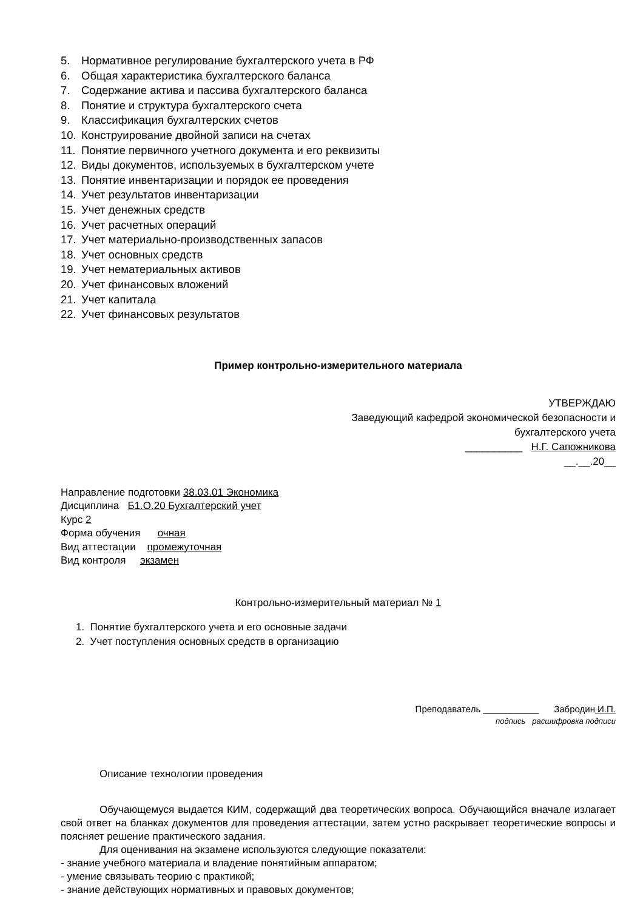5. Нормативное регулирование бухгалтерского учета в РФ
6. Общая характеристика бухгалтерского баланса
7. Содержание актива и пассива бухгалтерского баланса
8. Понятие и структура бухгалтерского счета
9. Классификация бухгалтерских счетов
10. Конструирование двойной записи на счетах
11. Понятие первичного учетного документа и его реквизиты
12. Виды документов, используемых в бухгалтерском учете
13. Понятие инвентаризации и порядок ее проведения
14. Учет результатов инвентаризации
15. Учет денежных средств
16. Учет расчетных операций
17. Учет материально-производственных запасов
18. Учет основных средств
19. Учет нематериальных активов
20. Учет финансовых вложений
21. Учет капитала
22. Учет финансовых результатов
Пример контрольно-измерительного материала
УТВЕРЖДАЮ
Заведующий кафедрой экономической безопасности и
бухгалтерского учета
__________ Н.Г. Сапожникова
__.__.20__
Направление подготовки 38.03.01 Экономика
Дисциплина Б1.О.20 Бухгалтерский учет
Курс 2
Форма обучения очная
Вид аттестации промежуточная
Вид контроля экзамен
Контрольно-измерительный материал № 1
1. Понятие бухгалтерского учета и его основные задачи
2. Учет поступления основных средств в организацию
Преподаватель ___________ Забродин И.П.
подпись расшифровка подписи
Описание технологии проведения
Обучающемуся выдается КИМ, содержащий два теоретических вопроса. Обучающийся вначале излагает свой ответ на бланках документов для проведения аттестации, затем устно раскрывает теоретические вопросы и поясняет решение практического задания.
Для оценивания на экзамене используются следующие показатели:
- знание учебного материала и владение понятийным аппаратом;
- умение связывать теорию с практикой;
- знание действующих нормативных и правовых документов;